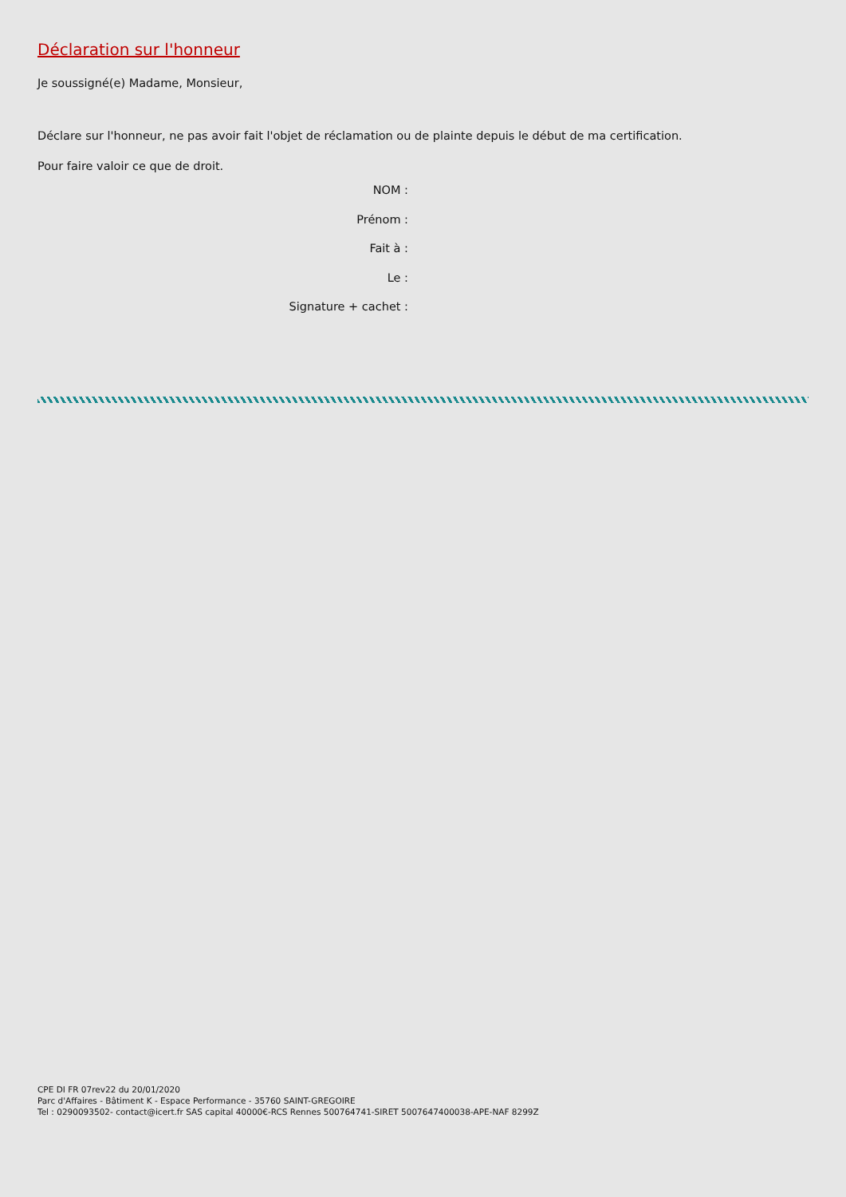Déclaration sur l'honneur
Je soussigné(e) Madame, Monsieur,
Déclare sur l'honneur, ne pas avoir fait l'objet de réclamation ou de plainte depuis le début de ma certification.
Pour faire valoir ce que de droit.
NOM :
Prénom :
Fait à :
Le :
Signature + cachet :
CPE DI FR 07rev22 du 20/01/2020
Parc d'Affaires - Bâtiment K - Espace Performance - 35760 SAINT-GREGOIRE
Tel : 0290093502- contact@icert.fr SAS capital 40000€-RCS Rennes 500764741-SIRET 5007647400038-APE-NAF 8299Z